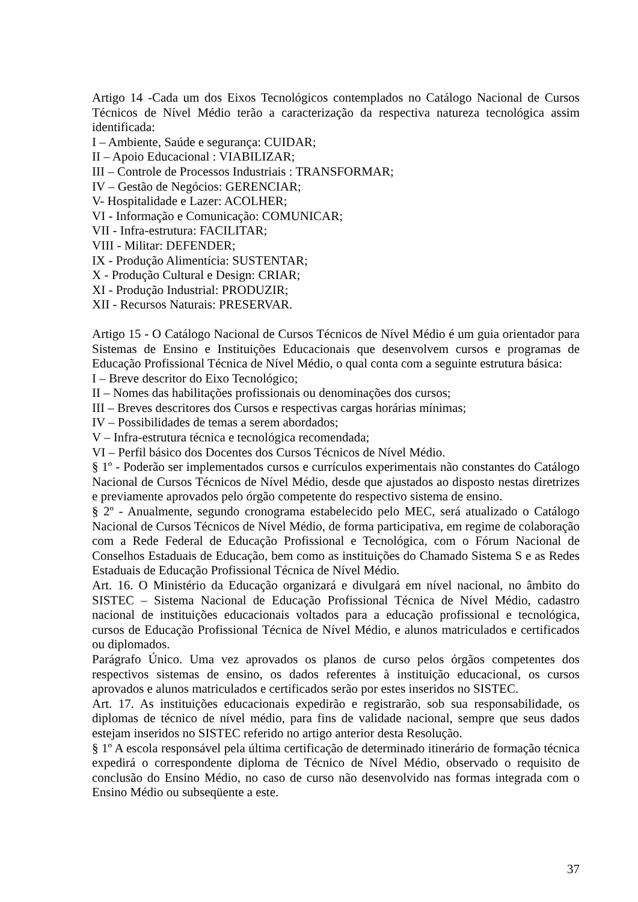Artigo 14 -Cada um dos Eixos Tecnológicos contemplados no Catálogo Nacional de Cursos Técnicos de Nível Médio terão a caracterização da respectiva natureza tecnológica assim identificada:
I – Ambiente, Saúde e segurança: CUIDAR;
II – Apoio Educacional : VIABILIZAR;
III – Controle de Processos Industriais : TRANSFORMAR;
IV – Gestão de Negócios: GERENCIAR;
V- Hospitalidade e Lazer: ACOLHER;
VI - Informação e Comunicação: COMUNICAR;
VII - Infra-estrutura: FACILITAR;
VIII - Militar: DEFENDER;
IX - Produção Alimentícia: SUSTENTAR;
X - Produção Cultural e Design: CRIAR;
XI - Produção Industrial: PRODUZIR;
XII - Recursos Naturais: PRESERVAR.
Artigo 15 - O Catálogo Nacional de Cursos Técnicos de Nível Médio é um guia orientador para Sistemas de Ensino e Instituições Educacionais que desenvolvem cursos e programas de Educação Profissional Técnica de Nível Médio, o qual conta com a seguinte estrutura básica:
I – Breve descritor do Eixo Tecnológico;
II – Nomes das habilitações profissionais ou denominações dos cursos;
III – Breves descritores dos Cursos e respectivas cargas horárias mínimas;
IV – Possibilidades de temas a serem abordados;
V – Infra-estrutura técnica e tecnológica recomendada;
VI – Perfil básico dos Docentes dos Cursos Técnicos de Nível Médio.
§ 1º - Poderão ser implementados cursos e currículos experimentais não constantes do Catálogo Nacional de Cursos Técnicos de Nível Médio, desde que ajustados ao disposto nestas diretrizes e previamente aprovados pelo órgão competente do respectivo sistema de ensino.
§ 2º - Anualmente, segundo cronograma estabelecido pelo MEC, será atualizado o Catálogo Nacional de Cursos Técnicos de Nível Médio, de forma participativa, em regime de colaboração com a Rede Federal de Educação Profissional e Tecnológica, com o Fórum Nacional de Conselhos Estaduais de Educação, bem como as instituições do Chamado Sistema S e as Redes Estaduais de Educação Profissional Técnica de Nível Médio.
Art. 16. O Ministério da Educação organizará e divulgará em nível nacional, no âmbito do SISTEC – Sistema Nacional de Educação Profissional Técnica de Nível Médio, cadastro nacional de instituições educacionais voltados para a educação profissional e tecnológica, cursos de Educação Profissional Técnica de Nível Médio, e alunos matriculados e certificados ou diplomados.
Parágrafo Único. Uma vez aprovados os planos de curso pelos órgãos competentes dos respectivos sistemas de ensino, os dados referentes à instituição educacional, os cursos aprovados e alunos matriculados e certificados serão por estes inseridos no SISTEC.
Art. 17. As instituições educacionais expedirão e registrarão, sob sua responsabilidade, os diplomas de técnico de nível médio, para fins de validade nacional, sempre que seus dados estejam inseridos no SISTEC referido no artigo anterior desta Resolução.
§ 1º A escola responsável pela última certificação de determinado itinerário de formação técnica expedirá o correspondente diploma de Técnico de Nível Médio, observado o requisito de conclusão do Ensino Médio, no caso de curso não desenvolvido nas formas integrada com o Ensino Médio ou subseqüente a este.
37